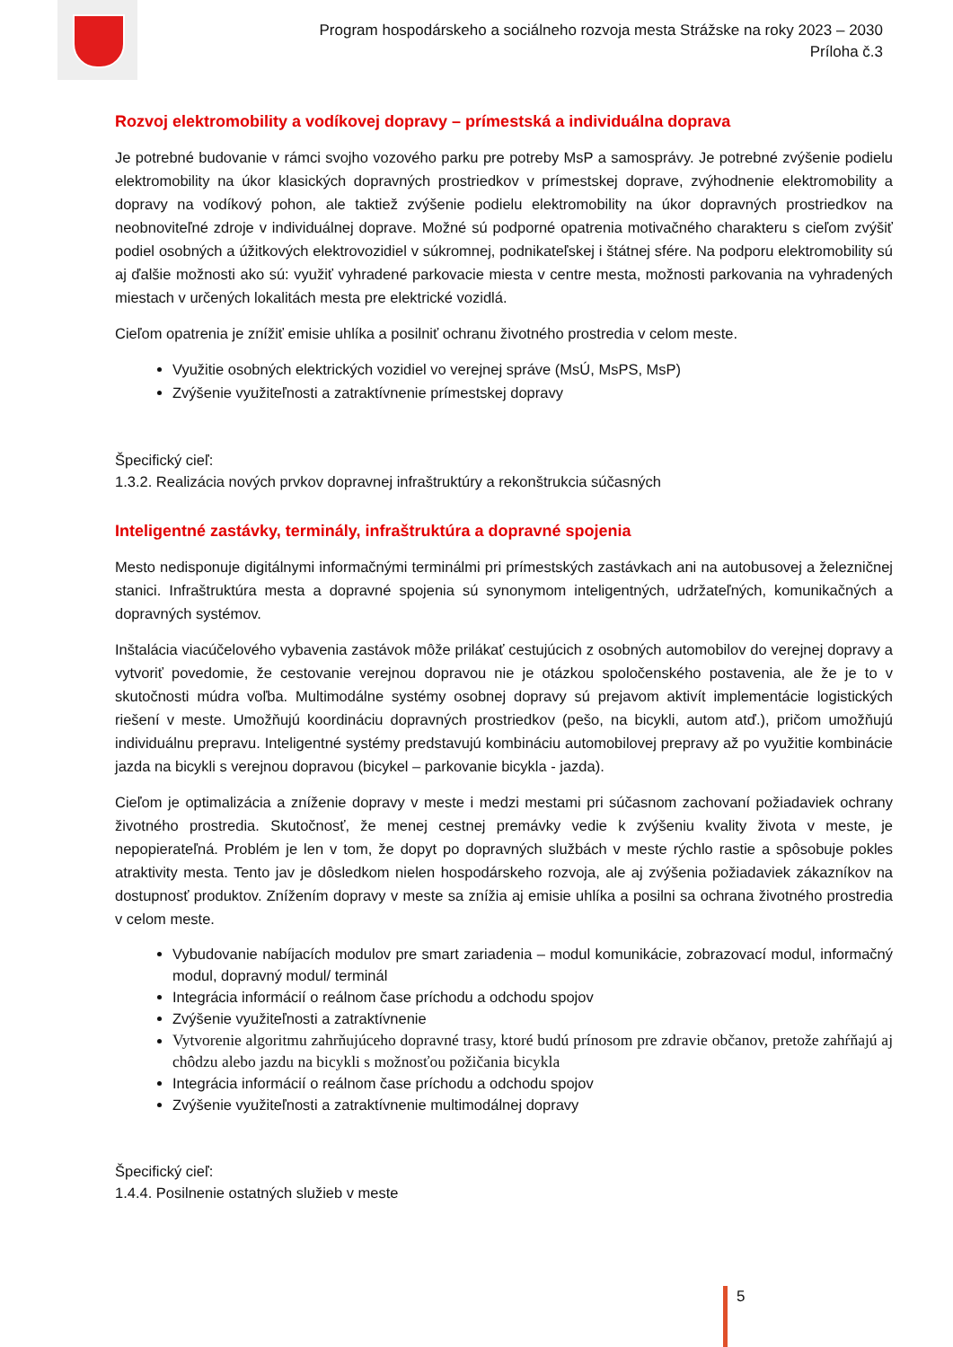Program hospodárskeho a sociálneho rozvoja mesta Strážske na roky 2023 – 2030
Príloha č.3
Rozvoj elektromobility a vodíkovej dopravy – prímestská a individuálna doprava
Je potrebné budovanie v rámci svojho vozového parku pre potreby MsP a samosprávy. Je potrebné zvýšenie podielu elektromobility na úkor klasických dopravných prostriedkov v prímestskej doprave, zvýhodnenie elektromobility a dopravy na vodíkový pohon, ale taktiež zvýšenie podielu elektromobility na úkor dopravných prostriedkov na neobnoviteľné zdroje v individuálnej doprave. Možné sú podporné opatrenia motivačného charakteru s cieľom zvýšiť podiel osobných a úžitkových elektrovozidiel v súkromnej, podnikateľskej i štátnej sfére. Na podporu elektromobility sú aj ďalšie možnosti ako sú: využiť vyhradené parkovacie miesta v centre mesta, možnosti parkovania na vyhradených miestach v určených lokalitách mesta pre elektrické vozidlá.
Cieľom opatrenia je znížiť emisie uhlíka a posilniť ochranu životného prostredia v celom meste.
Využitie osobných elektrických vozidiel vo verejnej správe (MsÚ, MsPS, MsP)
Zvýšenie využiteľnosti a zatraktívnenie prímestskej dopravy
Špecifický cieľ:
1.3.2. Realizácia nových prvkov dopravnej infraštruktúry a rekonštrukcia súčasných
Inteligentné zastávky, terminály, infraštruktúra a dopravné spojenia
Mesto nedisponuje digitálnymi informačnými terminálmi pri prímestských zastávkach ani na autobusovej a železničnej stanici. Infraštruktúra mesta a dopravné spojenia sú synonymom inteligentných, udržateľných, komunikačných a dopravných systémov.
Inštalácia viacúčelového vybavenia zastávok môže prilákať cestujúcich z osobných automobilov do verejnej dopravy a vytvoriť povedomie, že cestovanie verejnou dopravou nie je otázkou spoločenského postavenia, ale že je to v skutočnosti múdra voľba. Multimodálne systémy osobnej dopravy sú prejavom aktivít implementácie logistických riešení v meste. Umožňujú koordináciu dopravných prostriedkov (pešo, na bicykli, autom atď.), pričom umožňujú individuálnu prepravu. Inteligentné systémy predstavujú kombináciu automobilovej prepravy až po využitie kombinácie jazda na bicykli s verejnou dopravou (bicykel – parkovanie bicykla - jazda).
Cieľom je optimalizácia a zníženie dopravy v meste i medzi mestami pri súčasnom zachovaní požiadaviek ochrany životného prostredia. Skutočnosť, že menej cestnej premávky vedie k zvýšeniu kvality života v meste, je nepopierateľná. Problém je len v tom, že dopyt po dopravných službách v meste rýchlo rastie a spôsobuje pokles atraktivity mesta. Tento jav je dôsledkom nielen hospodárskeho rozvoja, ale aj zvýšenia požiadaviek zákazníkov na dostupnosť produktov. Znížením dopravy v meste sa znížia aj emisie uhlíka a posilni sa ochrana životného prostredia v celom meste.
Vybudovanie nabíjacích modulov pre smart zariadenia – modul komunikácie, zobrazovací modul, informačný modul, dopravný modul/ terminál
Integrácia informácií o reálnom čase príchodu a odchodu spojov
Zvýšenie využiteľnosti a zatraktívnenie
Vytvorenie algoritmu zahrňujúceho dopravné trasy, ktoré budú prínosom pre zdravie občanov, pretože zahŕňajú aj chôdzu alebo jazdu na bicykli s možnosťou požičania bicykla
Integrácia informácií o reálnom čase príchodu a odchodu spojov
Zvýšenie využiteľnosti a zatraktívnenie multimodálnej dopravy
Špecifický cieľ:
1.4.4. Posilnenie ostatných služieb v meste
5